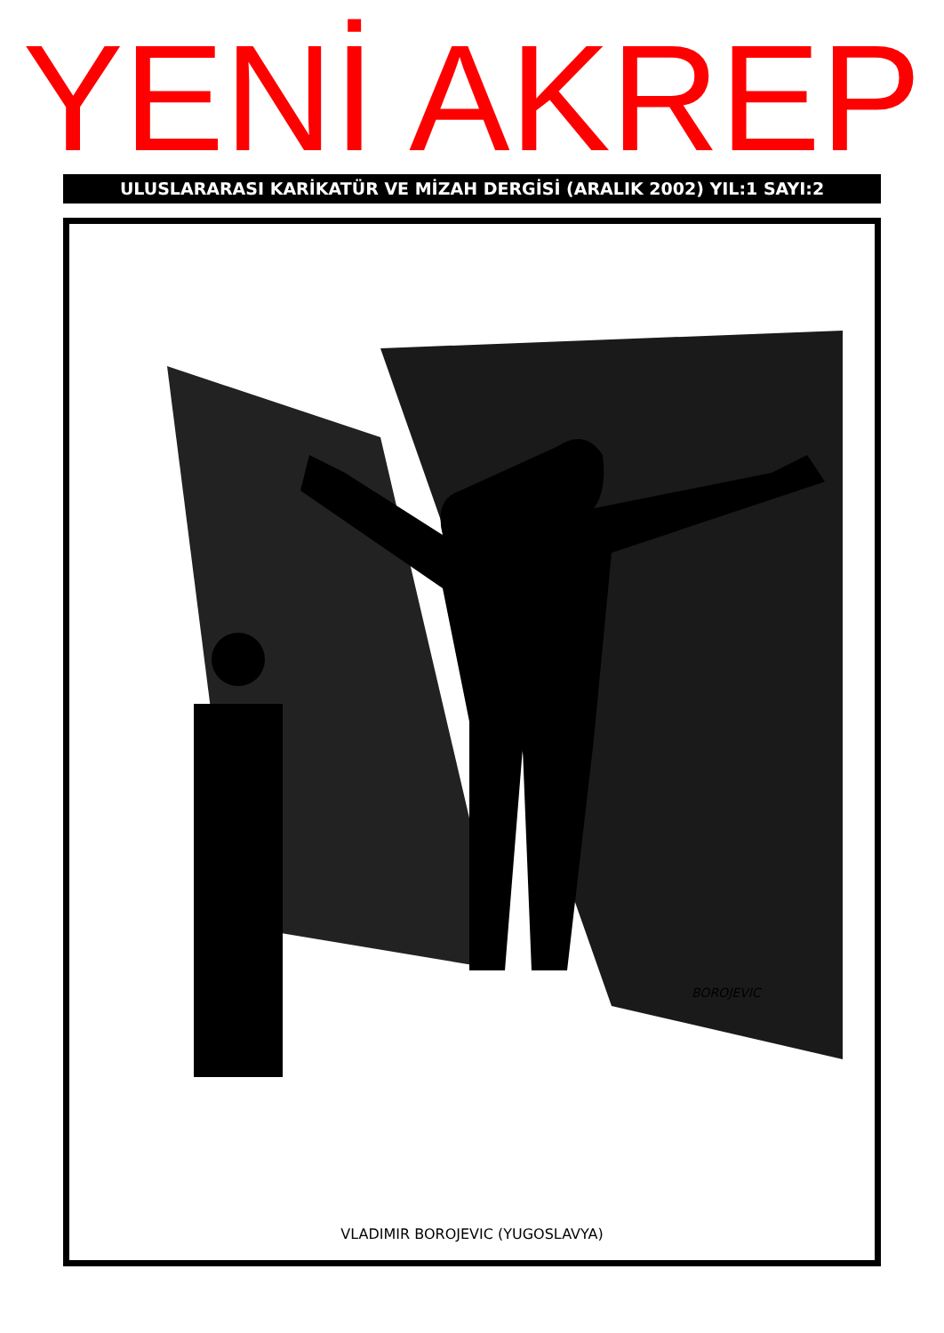YENİ AKREP
ULUSLARARASI KARİKATÜR VE MİZAH DERGİSİ (ARALIK 2002) YIL:1 SAYI:2
BOROJEVIC
VLADIMIR BOROJEVIC (YUGOSLAVYA)